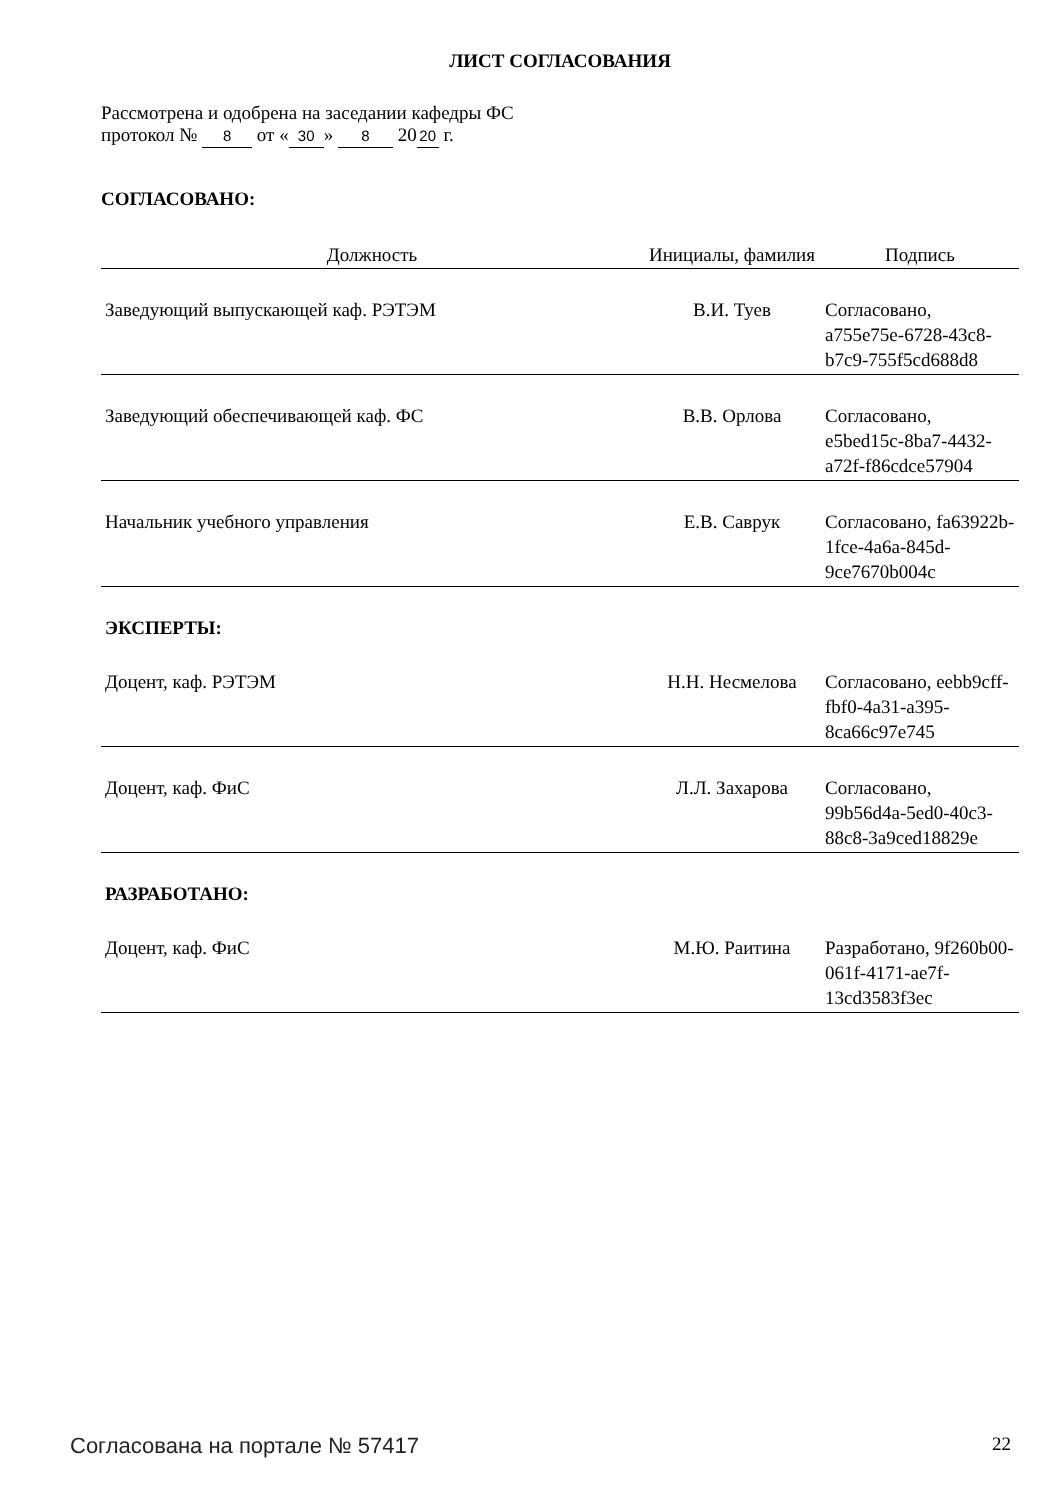ЛИСТ СОГЛАСОВАНИЯ
Рассмотрена и одобрена на заседании кафедры ФС
протокол № 8 от « 30 » 8 20 20 г.
СОГЛАСОВАНО:
| Должность | Инициалы, фамилия | Подпись |
| --- | --- | --- |
| Заведующий выпускающей каф. РЭТЭМ | В.И. Туев | Согласовано, a755e75e-6728-43c8-b7c9-755f5cd688d8 |
| Заведующий обеспечивающей каф. ФС | В.В. Орлова | Согласовано, e5bed15c-8ba7-4432-a72f-f86cdce57904 |
| Начальник учебного управления | Е.В. Саврук | Согласовано, fa63922b-1fce-4a6a-845d-9ce7670b004c |
ЭКСПЕРТЫ:
| Доцент, каф. РЭТЭМ | Н.Н. Несмелова | Согласовано, eebb9cff-fbf0-4a31-a395-8ca66c97e745 |
| Доцент, каф. ФиС | Л.Л. Захарова | Согласовано, 99b56d4a-5ed0-40c3-88c8-3a9ced18829e |
РАЗРАБОТАНО:
| Доцент, каф. ФиС | М.Ю. Раитина | Разработано, 9f260b00-061f-4171-ae7f-13cd3583f3ec |
Согласована на портале № 57417 22